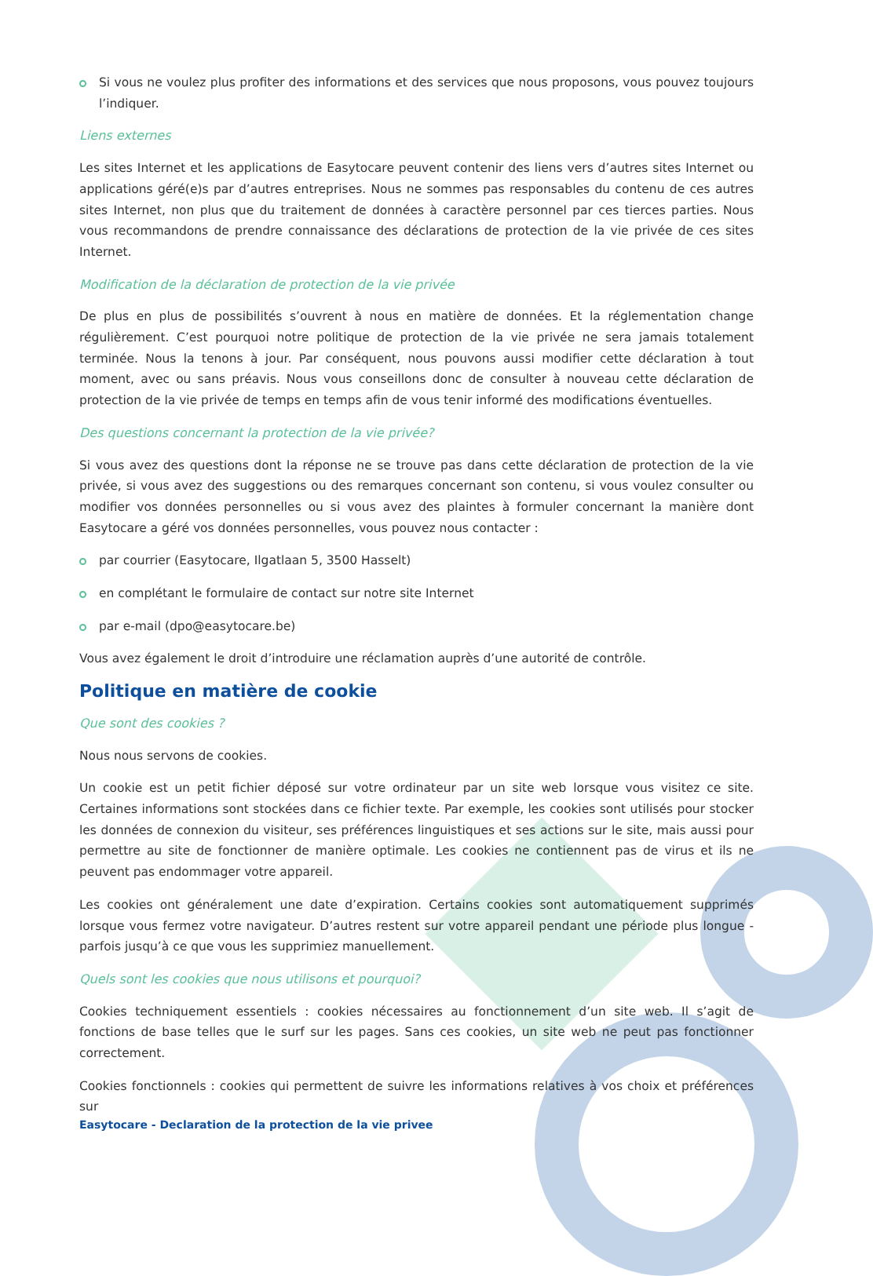Si vous ne voulez plus profiter des informations et des services que nous proposons, vous pouvez toujours l’indiquer.
Liens externes
Les sites Internet et les applications de Easytocare peuvent contenir des liens vers d’autres sites Internet ou applications géré(e)s par d’autres entreprises. Nous ne sommes pas responsables du contenu de ces autres sites Internet, non plus que du traitement de données à caractère personnel par ces tierces parties. Nous vous recommandons de prendre connaissance des déclarations de protection de la vie privée de ces sites Internet.
Modification de la déclaration de protection de la vie privée
De plus en plus de possibilités s’ouvrent à nous en matière de données. Et la réglementation change régulièrement. C’est pourquoi notre politique de protection de la vie privée ne sera jamais totalement terminée. Nous la tenons à jour. Par conséquent, nous pouvons aussi modifier cette déclaration à tout moment, avec ou sans préavis. Nous vous conseillons donc de consulter à nouveau cette déclaration de protection de la vie privée de temps en temps afin de vous tenir informé des modifications éventuelles.
Des questions concernant la protection de la vie privée?
Si vous avez des questions dont la réponse ne se trouve pas dans cette déclaration de protection de la vie privée, si vous avez des suggestions ou des remarques concernant son contenu, si vous voulez consulter ou modifier vos données personnelles ou si vous avez des plaintes à formuler concernant la manière dont Easytocare a géré vos données personnelles, vous pouvez nous contacter :
par courrier (Easytocare, Ilgatlaan 5, 3500 Hasselt)
en complétant le formulaire de contact sur notre site Internet
par e-mail (dpo@easytocare.be)
Vous avez également le droit d’introduire une réclamation auprès d’une autorité de contrôle.
Politique en matière de cookie
Que sont des cookies ?
Nous nous servons de cookies.
Un cookie est un petit fichier déposé sur votre ordinateur par un site web lorsque vous visitez ce site. Certaines informations sont stockées dans ce fichier texte. Par exemple, les cookies sont utilisés pour stocker les données de connexion du visiteur, ses préférences linguistiques et ses actions sur le site, mais aussi pour permettre au site de fonctionner de manière optimale. Les cookies ne contiennent pas de virus et ils ne peuvent pas endommager votre appareil.
Les cookies ont généralement une date d’expiration. Certains cookies sont automatiquement supprimés lorsque vous fermez votre navigateur. D’autres restent sur votre appareil pendant une période plus longue - parfois jusqu’à ce que vous les supprimiez manuellement.
Quels sont les cookies que nous utilisons et pourquoi?
Cookies techniquement essentiels : cookies nécessaires au fonctionnement d’un site web. Il s’agit de fonctions de base telles que le surf sur les pages. Sans ces cookies, un site web ne peut pas fonctionner correctement.
Cookies fonctionnels : cookies qui permettent de suivre les informations relatives à vos choix et préférences sur
Easytocare - Declaration de la protection de la vie privee